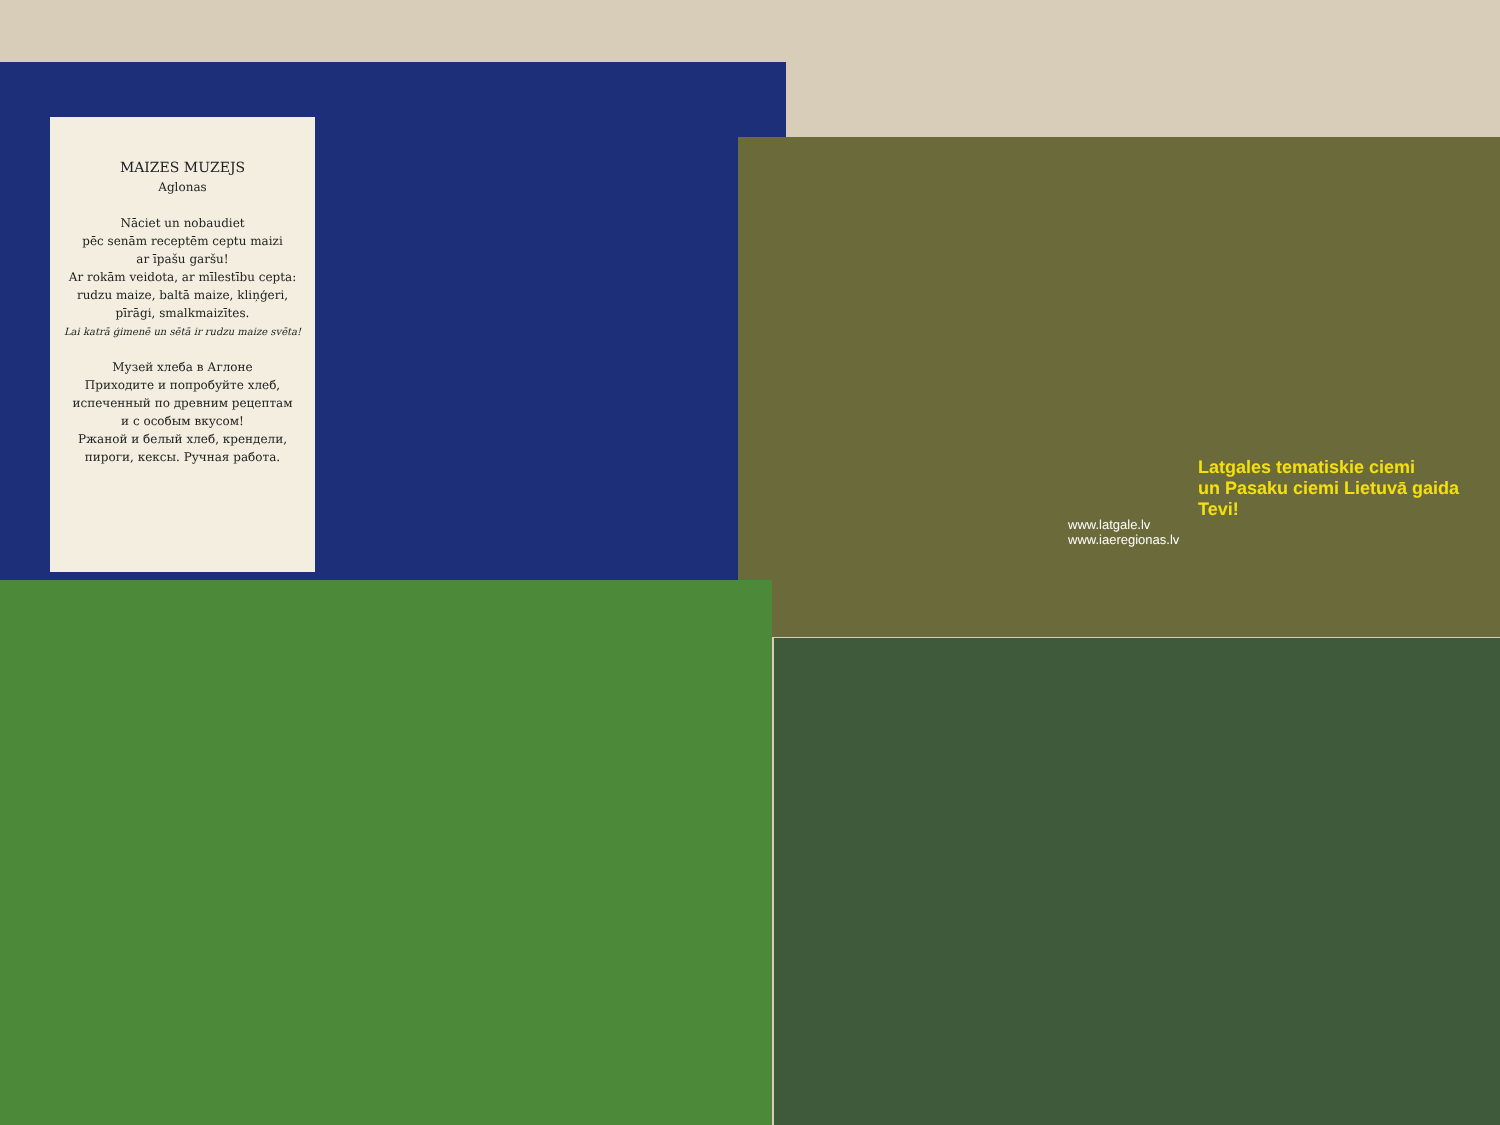MAIZES MUZEJS
Aglonas
Nāciet un nobaudiet
pēc senām receptēm ceptu maizi
ar īpašu garšu!
Ar rokām veidota, ar mīlestību cepta:
rudzu maize, baltā maize, kliņģeri,
pīrāgi, smalkmaizītes.
Lai katrā ģimenē un sētā ir rudzu maize svēta!
Музей хлеба в Аглоне
Приходите и попробуйте хлеб,
испеченный по древним рецептам
и с особым вкусом!
Ржаной и белый хлеб, крендели,
пироги, кексы. Ручная работа.
Latgales tematiskie ciemi
un Pasaku ciemi Lietuvā gaida Tevi!
www.latgale.lv
www.iaeregionas.lv